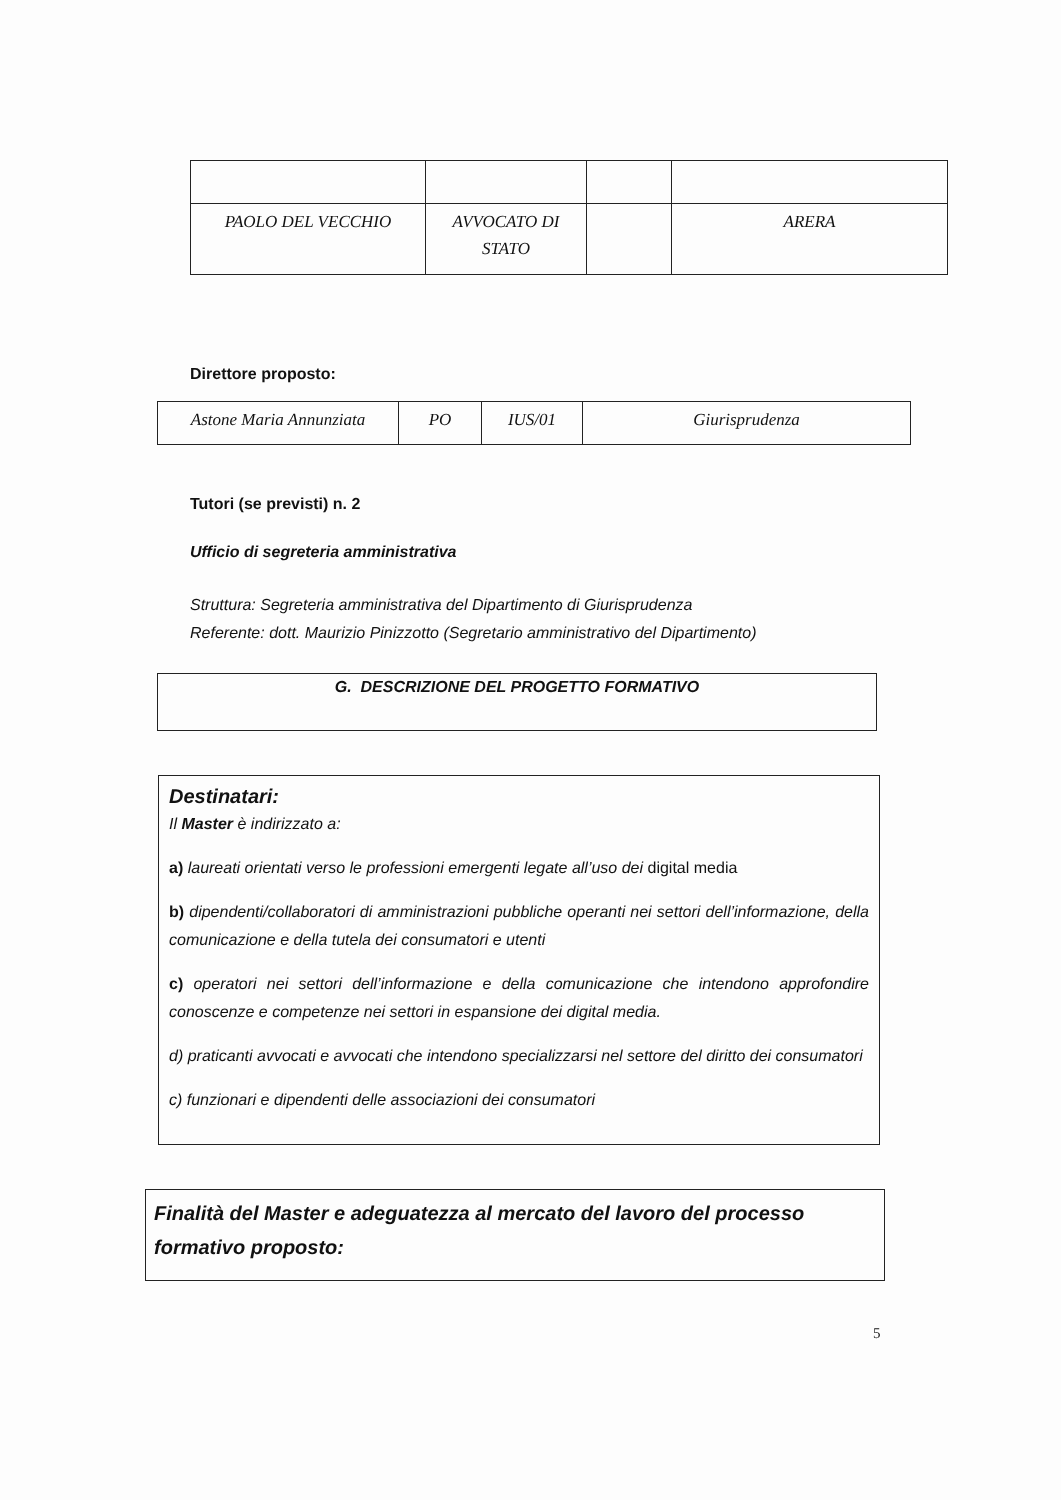| PAOLO DEL VECCHIO | AVVOCATO DI STATO | | ARERA |
Direttore proposto:
| Astone Maria Annunziata | PO | IUS/01 | Giurisprudenza |
Tutori (se previsti) n. 2
Ufficio di segreteria amministrativa
Struttura: Segreteria amministrativa del Dipartimento di Giurisprudenza
Referente: dott. Maurizio Pinizzotto (Segretario amministrativo del Dipartimento)
G. DESCRIZIONE DEL PROGETTO FORMATIVO
Destinatari:
Il Master è indirizzato a:
a) laureati orientati verso le professioni emergenti legate all’uso dei digital media
b) dipendenti/collaboratori di amministrazioni pubbliche operanti nei settori dell’informazione, della comunicazione e della tutela dei consumatori e utenti
c) operatori nei settori dell’informazione e della comunicazione che intendono approfondire conoscenze e competenze nei settori in espansione dei digital media.
d) praticanti avvocati e avvocati che intendono specializzarsi nel settore del diritto dei consumatori
c) funzionari e dipendenti delle associazioni dei consumatori
Finalità del Master e adeguatezza al mercato del lavoro del processo formativo proposto:
5